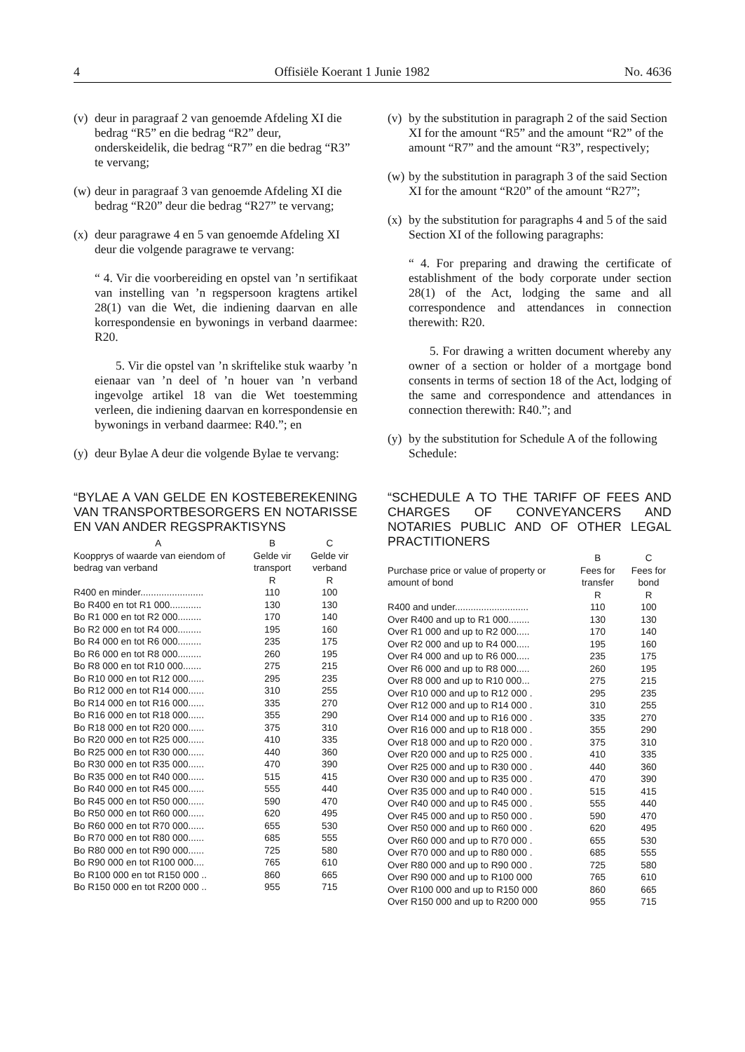4 Offisiële Koerant 1 Junie 1982 No. 4636
(v) deur in paragraaf 2 van genoemde Afdeling XI die bedrag “R5” en die bedrag “R2” deur, onderskeidelik, die bedrag “R7” en die bedrag “R3” te vervang;
(w) deur in paragraaf 3 van genoemde Afdeling XI die bedrag “R20” deur die bedrag “R27” te vervang;
(x) deur paragrawe 4 en 5 van genoemde Afdeling XI deur die volgende paragrawe te vervang:
“ 4. Vir die voorbereiding en opstel van ’n sertifikaat van instelling van ’n regspersoon kragtens artikel 28(1) van die Wet, die indiening daarvan en alle korrespondensie en bywonings in verband daarmee: R20.
5. Vir die opstel van ’n skriftelike stuk waarby ’n eienaar van ’n deel of ’n houer van ’n verband ingevolge artikel 18 van die Wet toestemming verleen, die indiening daarvan en korrespondensie en bywonings in verband daarmee: R40.”; en
(y) deur Bylae A deur die volgende Bylae te vervang:
“BYLAE A VAN GELDE EN KOSTEBEREKENING VAN TRANSPORTBESORGERS EN NOTARISSE EN VAN ANDER REGSPRAKTISYNS
| A | B | C |
| --- | --- | --- |
| Koopprys of waarde van eiendom of bedrag van verband | Gelde vir transport | Gelde vir verband |
| | R | R |
| R400 en minder........................ | 110 | 100 |
| Bo R400 en tot R1 000............ | 130 | 130 |
| Bo R1 000 en tot R2 000......... | 170 | 140 |
| Bo R2 000 en tot R4 000......... | 195 | 160 |
| Bo R4 000 en tot R6 000......... | 235 | 175 |
| Bo R6 000 en tot R8 000......... | 260 | 195 |
| Bo R8 000 en tot R10 000....... | 275 | 215 |
| Bo R10 000 en tot R12 000...... | 295 | 235 |
| Bo R12 000 en tot R14 000...... | 310 | 255 |
| Bo R14 000 en tot R16 000...... | 335 | 270 |
| Bo R16 000 en tot R18 000...... | 355 | 290 |
| Bo R18 000 en tot R20 000...... | 375 | 310 |
| Bo R20 000 en tot R25 000...... | 410 | 335 |
| Bo R25 000 en tot R30 000...... | 440 | 360 |
| Bo R30 000 en tot R35 000...... | 470 | 390 |
| Bo R35 000 en tot R40 000...... | 515 | 415 |
| Bo R40 000 en tot R45 000...... | 555 | 440 |
| Bo R45 000 en tot R50 000...... | 590 | 470 |
| Bo R50 000 en tot R60 000...... | 620 | 495 |
| Bo R60 000 en tot R70 000...... | 655 | 530 |
| Bo R70 000 en tot R80 000...... | 685 | 555 |
| Bo R80 000 en tot R90 000...... | 725 | 580 |
| Bo R90 000 en tot R100 000.... | 765 | 610 |
| Bo R100 000 en tot R150 000 .. | 860 | 665 |
| Bo R150 000 en tot R200 000 .. | 955 | 715 |
(v) by the substitution in paragraph 2 of the said Section XI for the amount “R5” and the amount “R2” of the amount “R7” and the amount “R3”, respectively;
(w) by the substitution in paragraph 3 of the said Section XI for the amount “R20” of the amount “R27”;
(x) by the substitution for paragraphs 4 and 5 of the said Section XI of the following paragraphs:
“ 4. For preparing and drawing the certificate of establishment of the body corporate under section 28(1) of the Act, lodging the same and all correspondence and attendances in connection therewith: R20.
5. For drawing a written document whereby any owner of a section or holder of a mortgage bond consents in terms of section 18 of the Act, lodging of the same and correspondence and attendances in connection therewith: R40.”; and
(y) by the substitution for Schedule A of the following Schedule:
“SCHEDULE A TO THE TARIFF OF FEES AND CHARGES OF CONVEYANCERS AND NOTARIES PUBLIC AND OF OTHER LEGAL PRACTITIONERS
| | B | C |
| --- | --- | --- |
| Purchase price or value of property or amount of bond | Fees for transfer | Fees for bond |
| | R | R |
| R400 and under............................ | 110 | 100 |
| Over R400 and up to R1 000........ | 130 | 130 |
| Over R1 000 and up to R2 000..... | 170 | 140 |
| Over R2 000 and up to R4 000..... | 195 | 160 |
| Over R4 000 and up to R6 000..... | 235 | 175 |
| Over R6 000 and up to R8 000..... | 260 | 195 |
| Over R8 000 and up to R10 000... | 275 | 215 |
| Over R10 000 and up to R12 000 . | 295 | 235 |
| Over R12 000 and up to R14 000 . | 310 | 255 |
| Over R14 000 and up to R16 000 . | 335 | 270 |
| Over R16 000 and up to R18 000 . | 355 | 290 |
| Over R18 000 and up to R20 000 . | 375 | 310 |
| Over R20 000 and up to R25 000 . | 410 | 335 |
| Over R25 000 and up to R30 000 . | 440 | 360 |
| Over R30 000 and up to R35 000 . | 470 | 390 |
| Over R35 000 and up to R40 000 . | 515 | 415 |
| Over R40 000 and up to R45 000 . | 555 | 440 |
| Over R45 000 and up to R50 000 . | 590 | 470 |
| Over R50 000 and up to R60 000 . | 620 | 495 |
| Over R60 000 and up to R70 000 . | 655 | 530 |
| Over R70 000 and up to R80 000 . | 685 | 555 |
| Over R80 000 and up to R90 000 . | 725 | 580 |
| Over R90 000 and up to R100 000 | 765 | 610 |
| Over R100 000 and up to R150 000 | 860 | 665 |
| Over R150 000 and up to R200 000 | 955 | 715 |